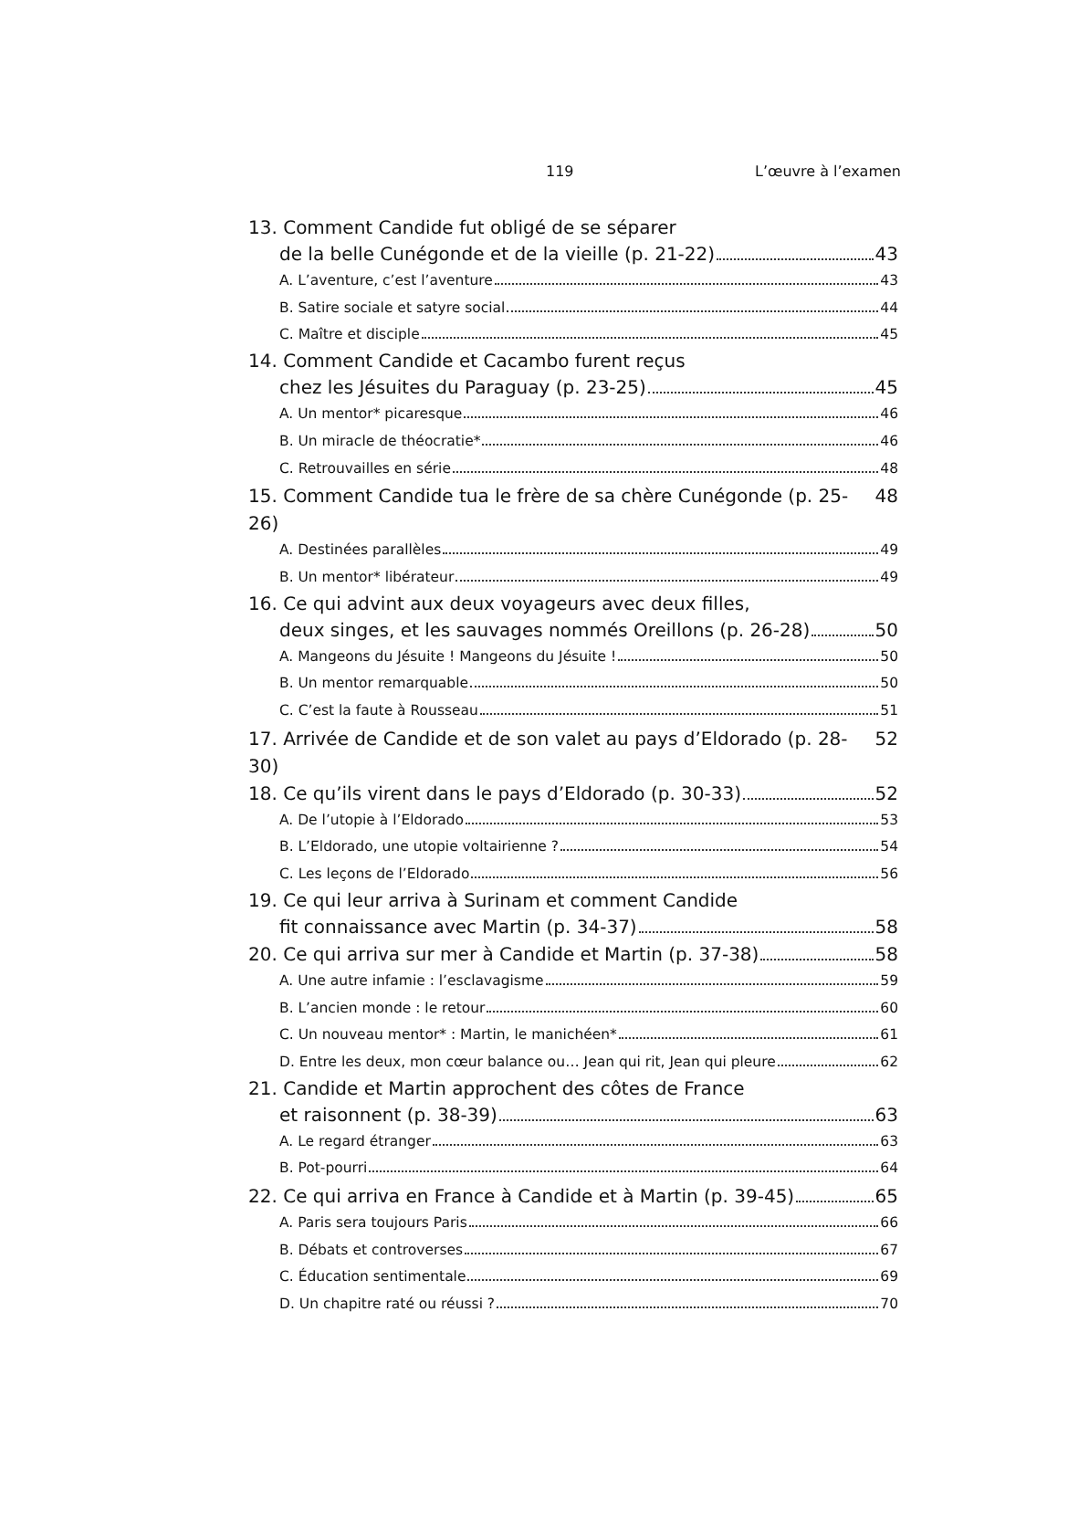119 L’œuvre à l’examen
13. Comment Candide fut obligé de se séparer
de la belle Cunégonde et de la vieille (p. 21-22) 43
A. L’aventure, c’est l’aventure 43
B. Satire sociale et satyre social 44
C. Maître et disciple 45
14. Comment Candide et Cacambo furent reçus
chez les Jésuites du Paraguay (p. 23-25) 45
A. Un mentor* picaresque 46
B. Un miracle de théocratie* 46
C. Retrouvailles en série 48
15. Comment Candide tua le frère de sa chère Cunégonde (p. 25-26) 48
A. Destinées parallèles 49
B. Un mentor* libérateur 49
16. Ce qui advint aux deux voyageurs avec deux filles,
deux singes, et les sauvages nommés Oreillons (p. 26-28) 50
A. Mangeons du Jésuite ! Mangeons du Jésuite ! 50
B. Un mentor remarquable 50
C. C’est la faute à Rousseau 51
17. Arrivée de Candide et de son valet au pays d’Eldorado (p. 28-30) 52
18. Ce qu’ils virent dans le pays d’Eldorado (p. 30-33) 52
A. De l’utopie à l’Eldorado 53
B. L’Eldorado, une utopie voltairienne ? 54
C. Les leçons de l’Eldorado 56
19. Ce qui leur arriva à Surinam et comment Candide
fit connaissance avec Martin (p. 34-37) 58
20. Ce qui arriva sur mer à Candide et Martin (p. 37-38) 58
A. Une autre infamie : l’esclavagisme 59
B. L’ancien monde : le retour 60
C. Un nouveau mentor* : Martin, le manichéen* 61
D. Entre les deux, mon cœur balance ou… Jean qui rit, Jean qui pleure 62
21. Candide et Martin approchent des côtes de France
et raisonnent (p. 38-39) 63
A. Le regard étranger 63
B. Pot-pourri 64
22. Ce qui arriva en France à Candide et à Martin (p. 39-45) 65
A. Paris sera toujours Paris 66
B. Débats et controverses 67
C. Éducation sentimentale 69
D. Un chapitre raté ou réussi ? 70